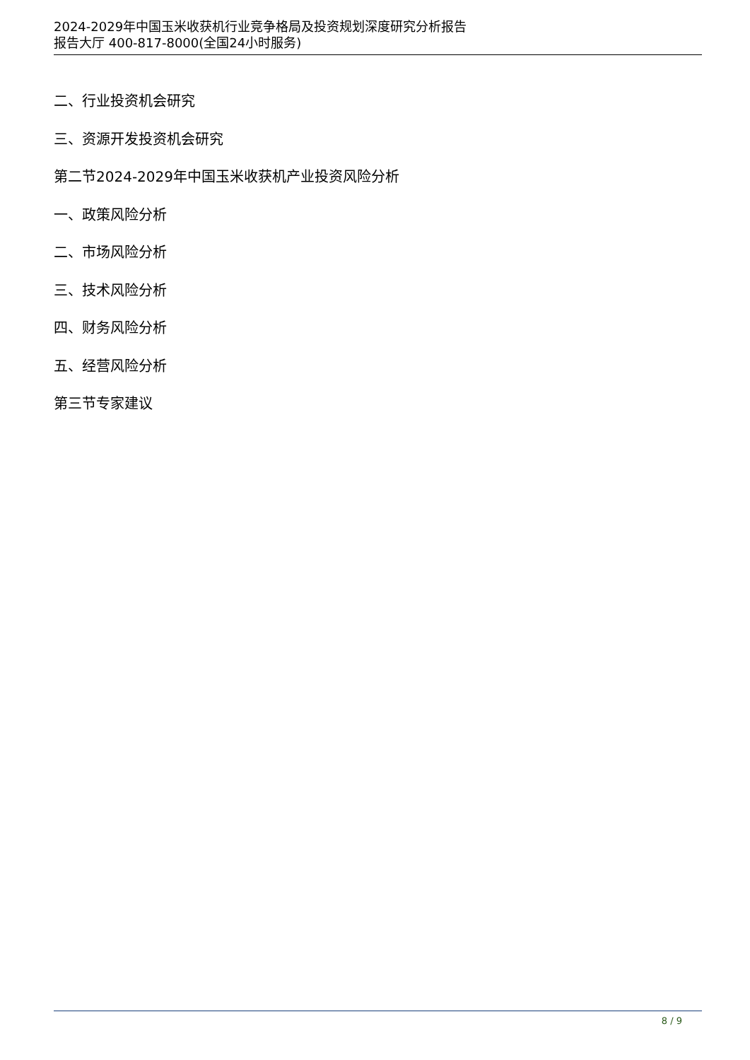2024-2029年中国玉米收获机行业竞争格局及投资规划深度研究分析报告
报告大厅 400-817-8000(全国24小时服务)
二、行业投资机会研究
三、资源开发投资机会研究
第二节2024-2029年中国玉米收获机产业投资风险分析
一、政策风险分析
二、市场风险分析
三、技术风险分析
四、财务风险分析
五、经营风险分析
第三节专家建议
8 / 9